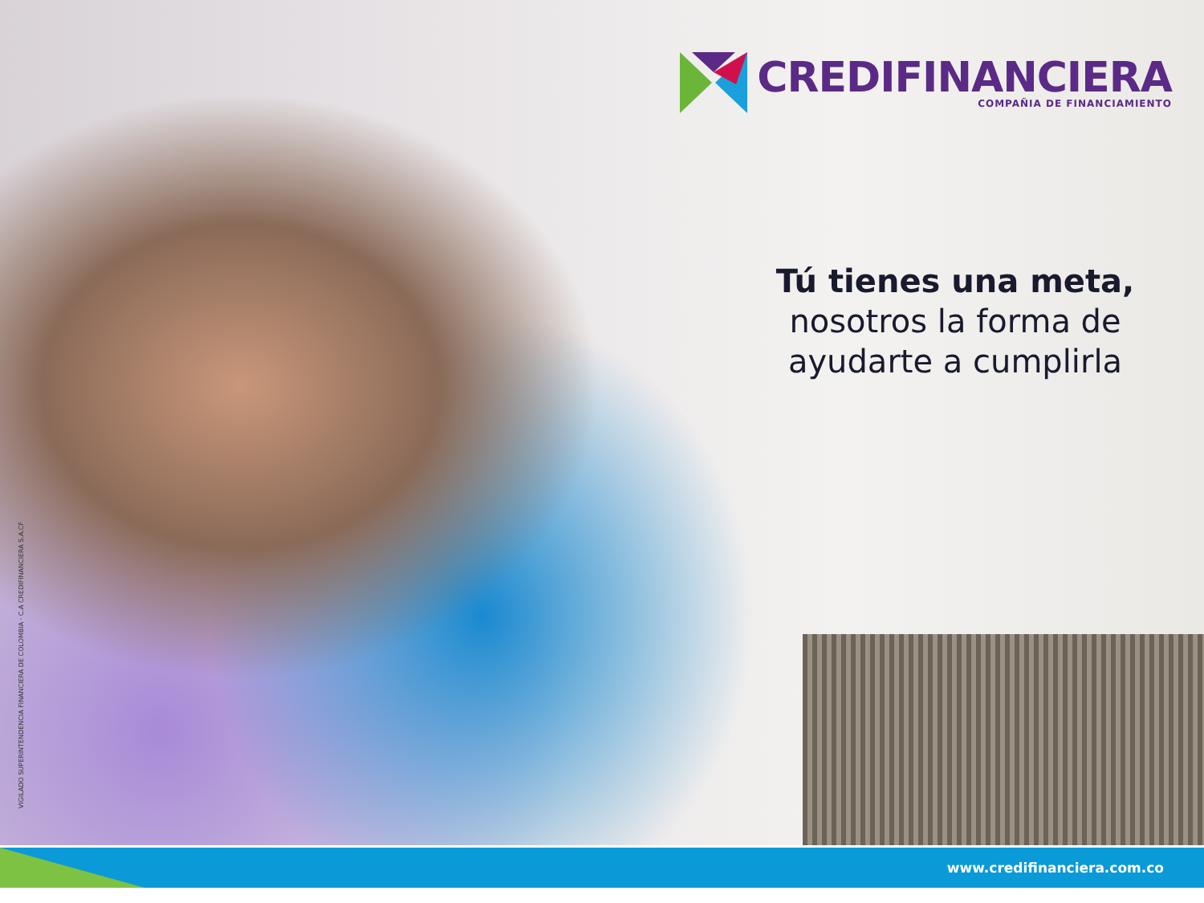CREDIFINANCIERA
COMPAÑIA DE FINANCIAMIENTO
Tú tienes una meta,
nosotros la forma de
ayudarte a cumplirla
VIGILADO SUPERINTENDENCIA FINANCIERA DE COLOMBIA · C.A CREDIFINANCIERA S.A.CF
www.credifinanciera.com.co